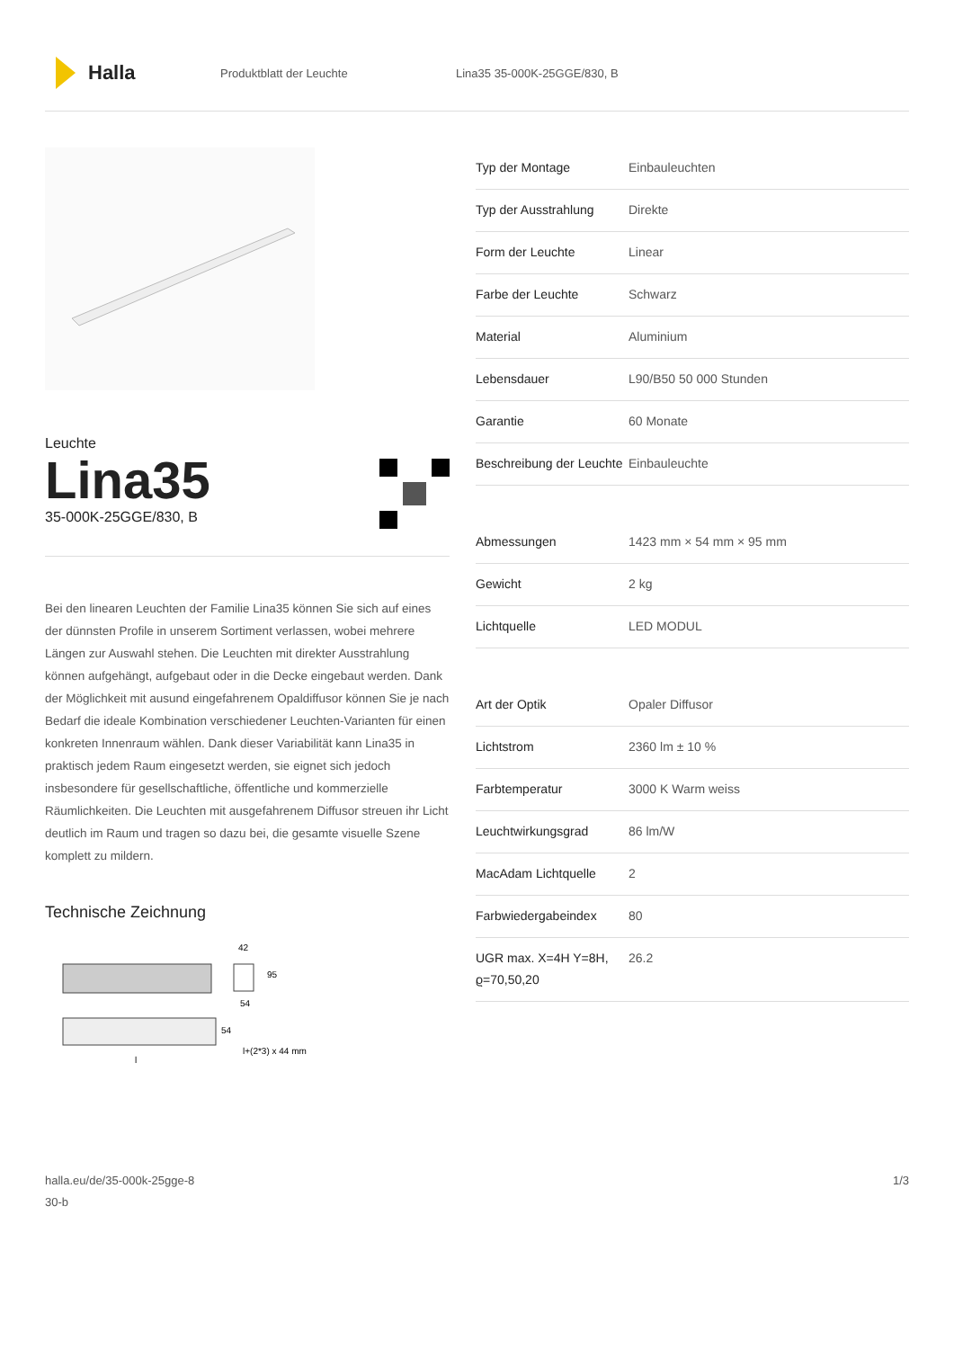Halla
Produktblatt der Leuchte Lina35 35-000K-25GGE/830, B
Leuchte
Lina35
35-000K-25GGE/830, B
Bei den linearen Leuchten der Familie Lina35 können Sie sich auf eines der dünnsten Profile in unserem Sortiment verlassen, wobei mehrere Längen zur Auswahl stehen. Die Leuchten mit direkter Ausstrahlung können aufgehängt, aufgebaut oder in die Decke eingebaut werden. Dank der Möglichkeit mit ausund eingefahrenem Opaldiffusor können Sie je nach Bedarf die ideale Kombination verschiedener Leuchten-Varianten für einen konkreten Innenraum wählen. Dank dieser Variabilität kann Lina35 in praktisch jedem Raum eingesetzt werden, sie eignet sich jedoch insbesondere für gesellschaftliche, öffentliche und kommerzielle Räumlichkeiten. Die Leuchten mit ausgefahrenem Diffusor streuen ihr Licht deutlich im Raum und tragen so dazu bei, die gesamte visuelle Szene komplett zu mildern.
Technische Zeichnung
42
95
54
54
l+(2*3) x 44 mm
l
| Typ der Montage | Einbauleuchten |
| Typ der Ausstrahlung | Direkte |
| Form der Leuchte | Linear |
| Farbe der Leuchte | Schwarz |
| Material | Aluminium |
| Lebensdauer | L90/B50 50 000 Stunden |
| Garantie | 60 Monate |
| Beschreibung der Leuchte | Einbauleuchte |
| Abmessungen | 1423 mm × 54 mm × 95 mm |
| Gewicht | 2 kg |
| Lichtquelle | LED MODUL |
| Art der Optik | Opaler Diffusor |
| Lichtstrom | 2360 lm ± 10 % |
| Farbtemperatur | 3000 K Warm weiss |
| Leuchtwirkungsgrad | 86 lm/W |
| MacAdam Lichtquelle | 2 |
| Farbwiedergabeindex | 80 |
| UGR max. X=4H Y=8H, ϱ=70,50,20 | 26.2 |
halla.eu/de/35-000k-25gge-8
30-b
1/3